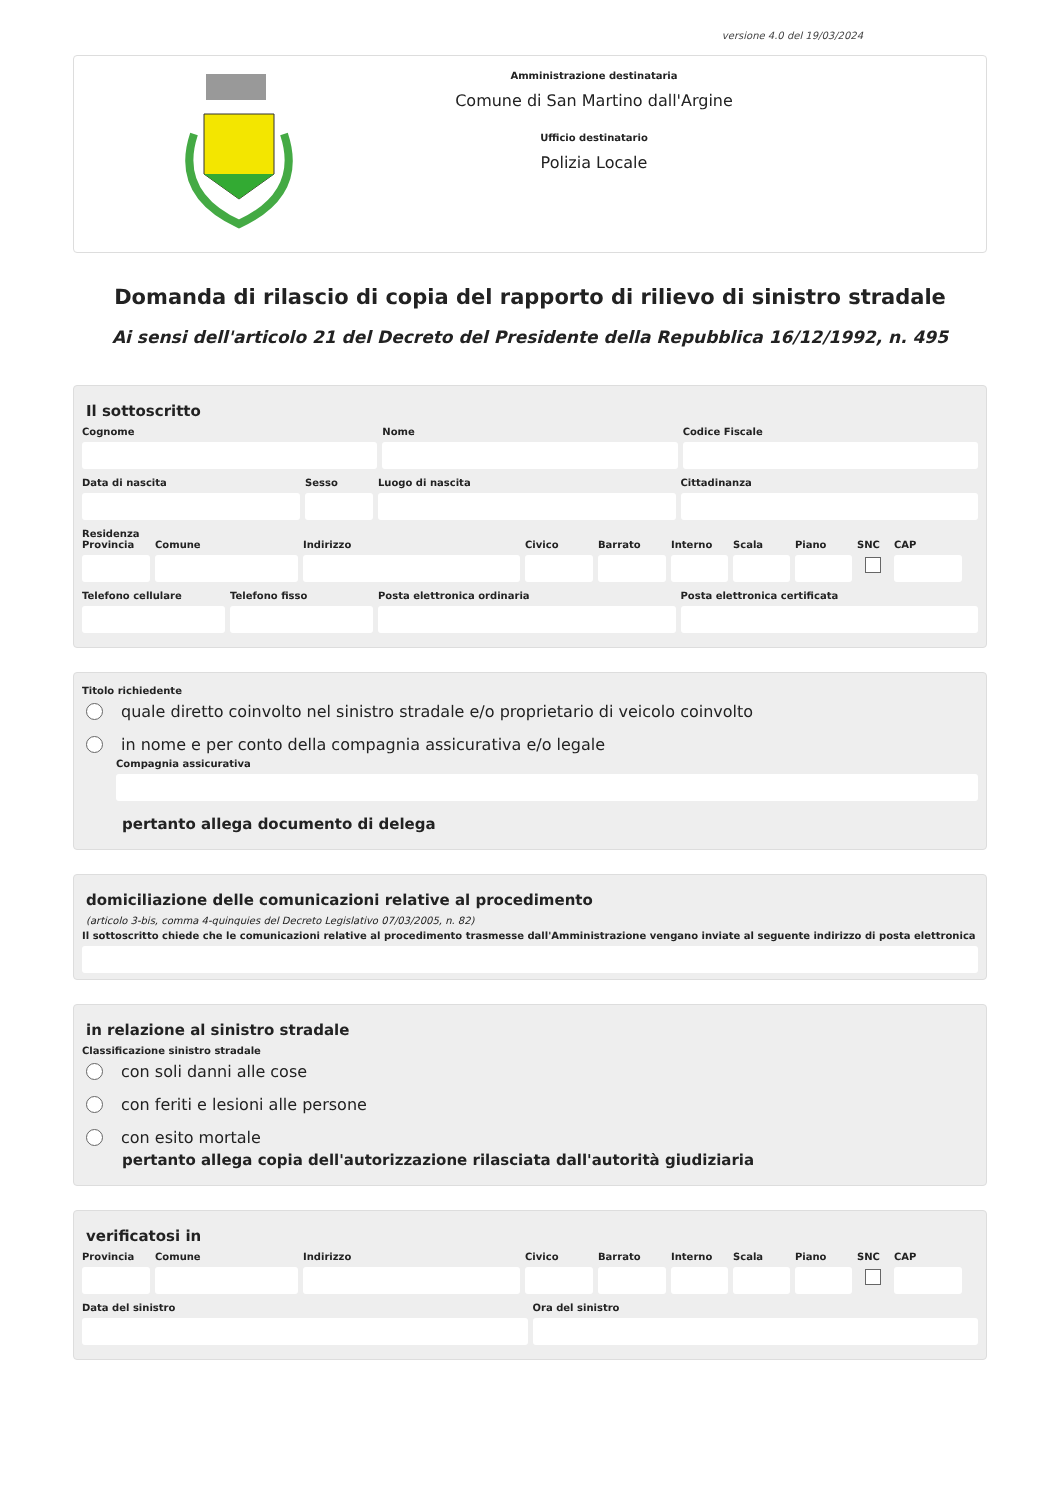versione 4.0 del 19/03/2024
Amministrazione destinataria
Comune di San Martino dall'Argine
Ufficio destinatario
Polizia Locale
Domanda di rilascio di copia del rapporto di rilievo di sinistro stradale
Ai sensi dell'articolo 21 del Decreto del Presidente della Repubblica 16/12/1992, n. 495
Il sottoscritto
Cognome Nome Codice Fiscale
Data di nascita Sesso Luogo di nascita Cittadinanza
Residenza
Provincia
Comune Indirizzo Civico Barrato Interno
Scala Piano SNC CAP
Telefono cellulare
Telefono fisso Posta elettronica ordinaria Posta elettronica certificata
Titolo richiedente
quale diretto coinvolto nel sinistro stradale e/o proprietario di veicolo coinvolto
in nome e per conto della compagnia assicurativa e/o legale
Compagnia assicurativa
pertanto allega documento di delega
domiciliazione delle comunicazioni relative al procedimento
(articolo 3-bis, comma 4-quinquies del Decreto Legislativo 07/03/2005, n. 82)
Il sottoscritto chiede che le comunicazioni relative al procedimento trasmesse dall'Amministrazione vengano inviate al seguente indirizzo di posta elettronica
in relazione al sinistro stradale
Classificazione sinistro stradale
con soli danni alle cose
con feriti e lesioni alle persone
con esito mortale
pertanto allega copia dell'autorizzazione rilasciata dall'autorità giudiziaria
verificatosi in
Provincia
Comune Indirizzo Civico Barrato Interno
Scala Piano SNC CAP
Data del sinistro Ora del sinistro